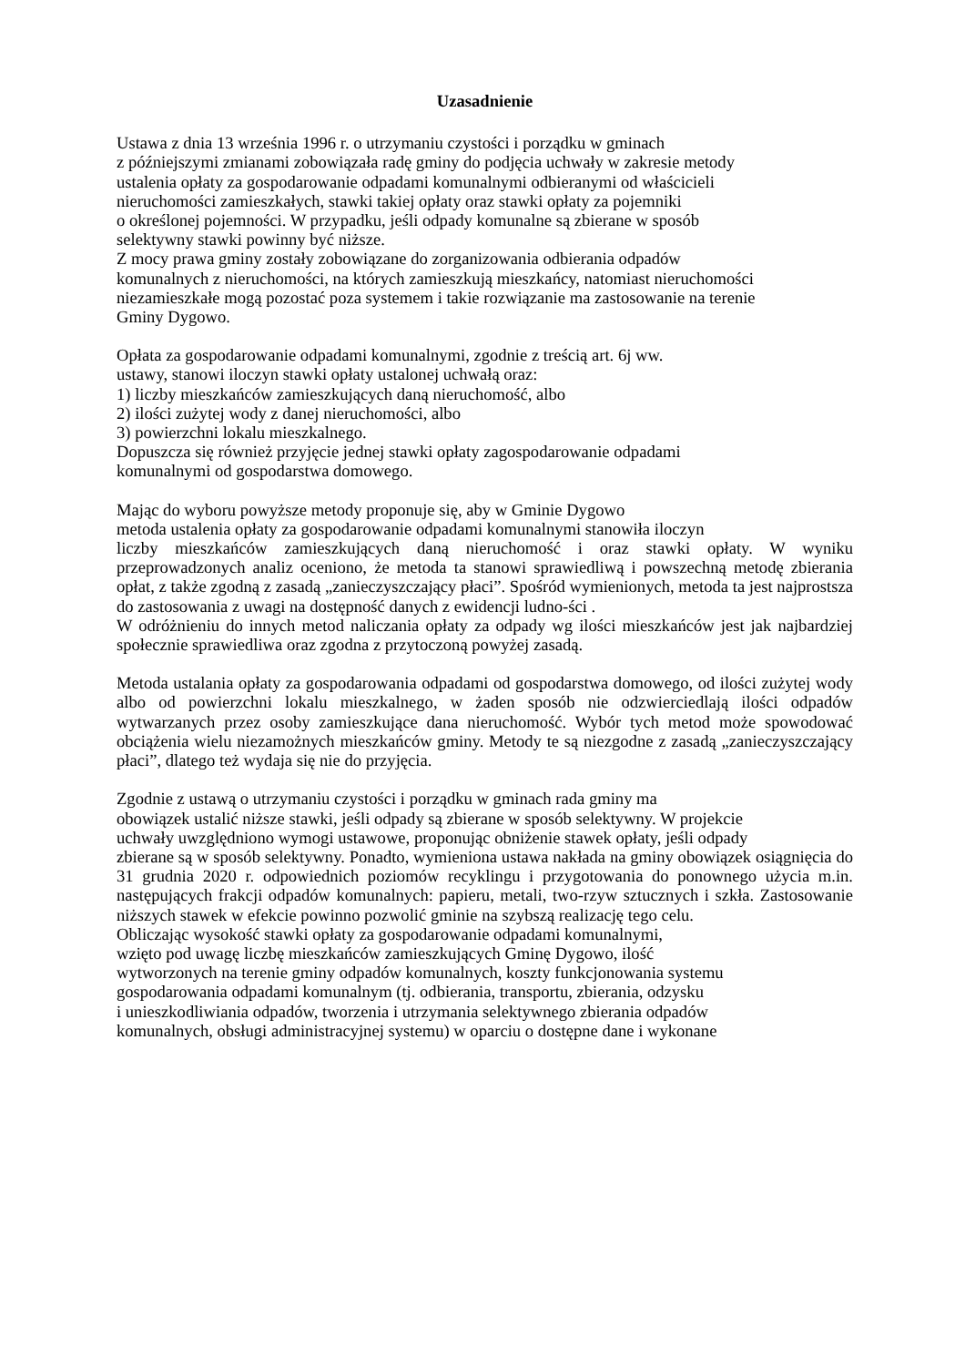Uzasadnienie
Ustawa z dnia 13 września 1996 r. o utrzymaniu czystości i porządku w gminach
z późniejszymi zmianami zobowiązała radę gminy do podjęcia uchwały w zakresie metody
ustalenia opłaty za gospodarowanie odpadami komunalnymi odbieranymi od właścicieli
nieruchomości zamieszkałych, stawki takiej opłaty oraz stawki opłaty za pojemniki
o określonej pojemności. W przypadku, jeśli odpady komunalne są zbierane w sposób
selektywny stawki powinny być niższe.
Z mocy prawa gminy zostały zobowiązane do zorganizowania odbierania odpadów
komunalnych z nieruchomości, na których zamieszkują mieszkańcy, natomiast nieruchomości
niezamieszkałe mogą pozostać poza systemem i takie rozwiązanie ma zastosowanie na terenie
Gminy Dygowo.
Opłata za gospodarowanie odpadami komunalnymi, zgodnie z treścią art. 6j ww.
ustawy, stanowi iloczyn stawki opłaty ustalonej uchwałą oraz:
1) liczby mieszkańców zamieszkujących daną nieruchomość, albo
2) ilości zużytej wody z danej nieruchomości, albo
3) powierzchni lokalu mieszkalnego.
Dopuszcza się również przyjęcie jednej stawki opłaty zagospodarowanie odpadami
komunalnymi od gospodarstwa domowego.
Mając do wyboru powyższe metody proponuje się, aby w Gminie Dygowo
metoda ustalenia opłaty za gospodarowanie odpadami komunalnymi stanowiła iloczyn
liczby mieszkańców zamieszkujących daną nieruchomość i oraz stawki opłaty. W wyniku przeprowadzonych analiz oceniono, że metoda ta stanowi sprawiedliwą i powszechną metodę zbierania opłat, z także zgodną z zasadą „zanieczyszczający płaci”. Spośród wymienionych, metoda ta jest najprostsza do zastosowania z uwagi na dostępność danych z ewidencji ludno-ści .
W odróżnieniu do innych metod naliczania opłaty za odpady wg ilości mieszkańców jest jak najbardziej społecznie sprawiedliwa oraz zgodna z przytoczoną powyżej zasadą.
Metoda ustalania opłaty za gospodarowania odpadami od gospodarstwa domowego, od ilości zużytej wody albo od powierzchni lokalu mieszkalnego, w żaden sposób nie odzwierciedlają ilości odpadów wytwarzanych przez osoby zamieszkujące dana nieruchomość. Wybór tych metod może spowodować obciążenia wielu niezamożnych mieszkańców gminy. Metody te są niezgodne z zasadą „zanieczyszczający płaci”, dlatego też wydaja się nie do przyjęcia.
Zgodnie z ustawą o utrzymaniu czystości i porządku w gminach rada gminy ma
obowiązek ustalić niższe stawki, jeśli odpady są zbierane w sposób selektywny. W projekcie
uchwały uwzględniono wymogi ustawowe, proponując obniżenie stawek opłaty, jeśli odpady
zbierane są w sposób selektywny. Ponadto, wymieniona ustawa nakłada na gminy obowiązek osiągnięcia do 31 grudnia 2020 r. odpowiednich poziomów recyklingu i przygotowania do ponownego użycia m.in. następujących frakcji odpadów komunalnych: papieru, metali, two-rzyw sztucznych i szkła. Zastosowanie niższych stawek w efekcie powinno pozwolić gminie na szybszą realizację tego celu.
Obliczając wysokość stawki opłaty za gospodarowanie odpadami komunalnymi,
wzięto pod uwagę liczbę mieszkańców zamieszkujących Gminę Dygowo, ilość
wytworzonych na terenie gminy odpadów komunalnych, koszty funkcjonowania systemu
gospodarowania odpadami komunalnym (tj. odbierania, transportu, zbierania, odzysku
i unieszkodliwiania odpadów, tworzenia i utrzymania selektywnego zbierania odpadów
komunalnych, obsługi administracyjnej systemu) w oparciu o dostępne dane i wykonane